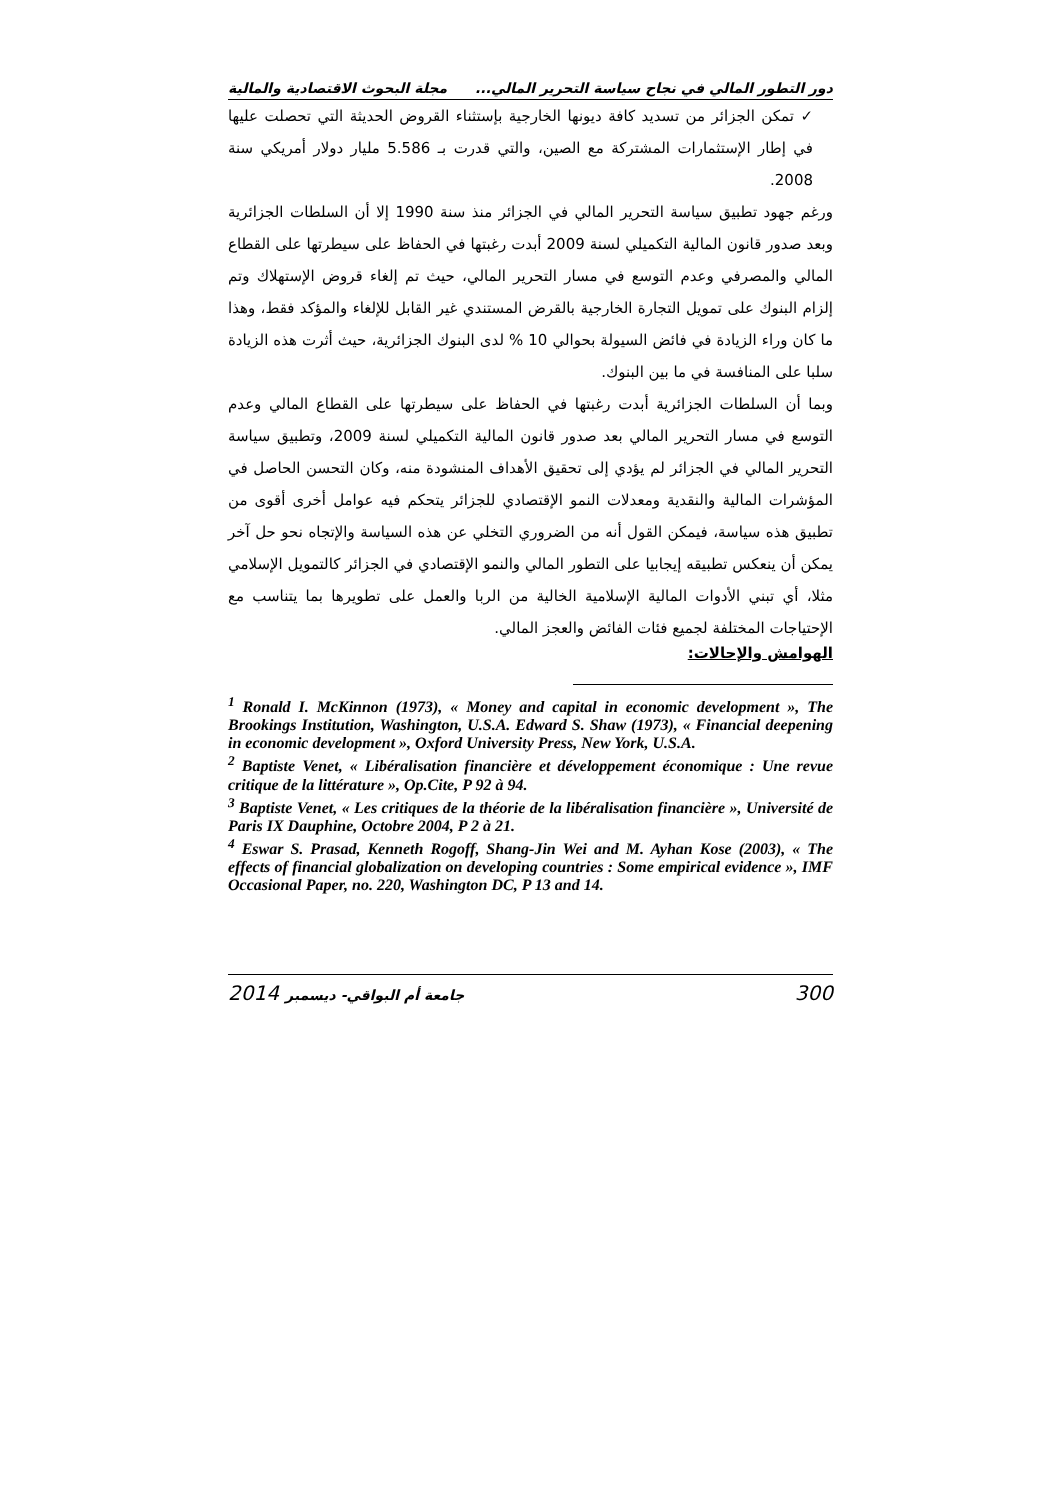دور التطور المالي في نجاح سياسة التحرير المالي... مجلة البحوث الاقتصادية والمالية
✓ تمكن الجزائر من تسديد كافة ديونها الخارجية بإستثناء القروض الحديثة التي تحصلت عليها في إطار الإستثمارات المشتركة مع الصين، والتي قدرت بـ 5.586 مليار دولار أمريكي سنة 2008.
ورغم جهود تطبيق سياسة التحرير المالي في الجزائر منذ سنة 1990 إلا أن السلطات الجزائرية وبعد صدور قانون المالية التكميلي لسنة 2009 أبدت رغبتها في الحفاظ على سيطرتها على القطاع المالي والمصرفي وعدم التوسع في مسار التحرير المالي، حيث تم إلغاء قروض الإستهلاك وتم إلزام البنوك على تمويل التجارة الخارجية بالقرض المستندي غير القابل للإلغاء والمؤكد فقط، وهذا ما كان وراء الزيادة في فائض السيولة بحوالي 10 % لدى البنوك الجزائرية، حيث أثرت هذه الزيادة سلبا على المنافسة في ما بين البنوك.
وبما أن السلطات الجزائرية أبدت رغبتها في الحفاظ على سيطرتها على القطاع المالي وعدم التوسع في مسار التحرير المالي بعد صدور قانون المالية التكميلي لسنة 2009، وتطبيق سياسة التحرير المالي في الجزائر لم يؤدي إلى تحقيق الأهداف المنشودة منه، وكان التحسن الحاصل في المؤشرات المالية والنقدية ومعدلات النمو الإقتصادي للجزائر يتحكم فيه عوامل أخرى أقوى من تطبيق هذه سياسة، فيمكن القول أنه من الضروري التخلي عن هذه السياسة والإتجاه نحو حل آخر يمكن أن ينعكس تطبيقه إيجابيا على التطور المالي والنمو الإقتصادي في الجزائر كالتمويل الإسلامي مثلا، أي تبني الأدوات المالية الإسلامية الخالية من الربا والعمل على تطويرها بما يتناسب مع الإحتياجات المختلفة لجميع فئات الفائض والعجز المالي.
الهوامش والإحالات:
<sup>1</sup> Ronald I. McKinnon (1973), « Money and capital in economic development », The Brookings Institution, Washington, U.S.A. Edward S. Shaw (1973), « Financial deepening in economic development », Oxford University Press, New York, U.S.A.
<sup>2</sup> Baptiste Venet, « Libéralisation financière et développement économique : Une revue critique de la littérature », Op.Cite, P 92 à 94.
<sup>3</sup> Baptiste Venet, « Les critiques de la théorie de la libéralisation financière », Université de Paris IX Dauphine, Octobre 2004, P 2 à 21.
<sup>4</sup> Eswar S. Prasad, Kenneth Rogoff, Shang-Jin Wei and M. Ayhan Kose (2003), « The effects of financial globalization on developing countries : Some empirical evidence », IMF Occasional Paper, no. 220, Washington DC, P 13 and 14.
2014 جامعة أم البواقي- ديسمبر 300